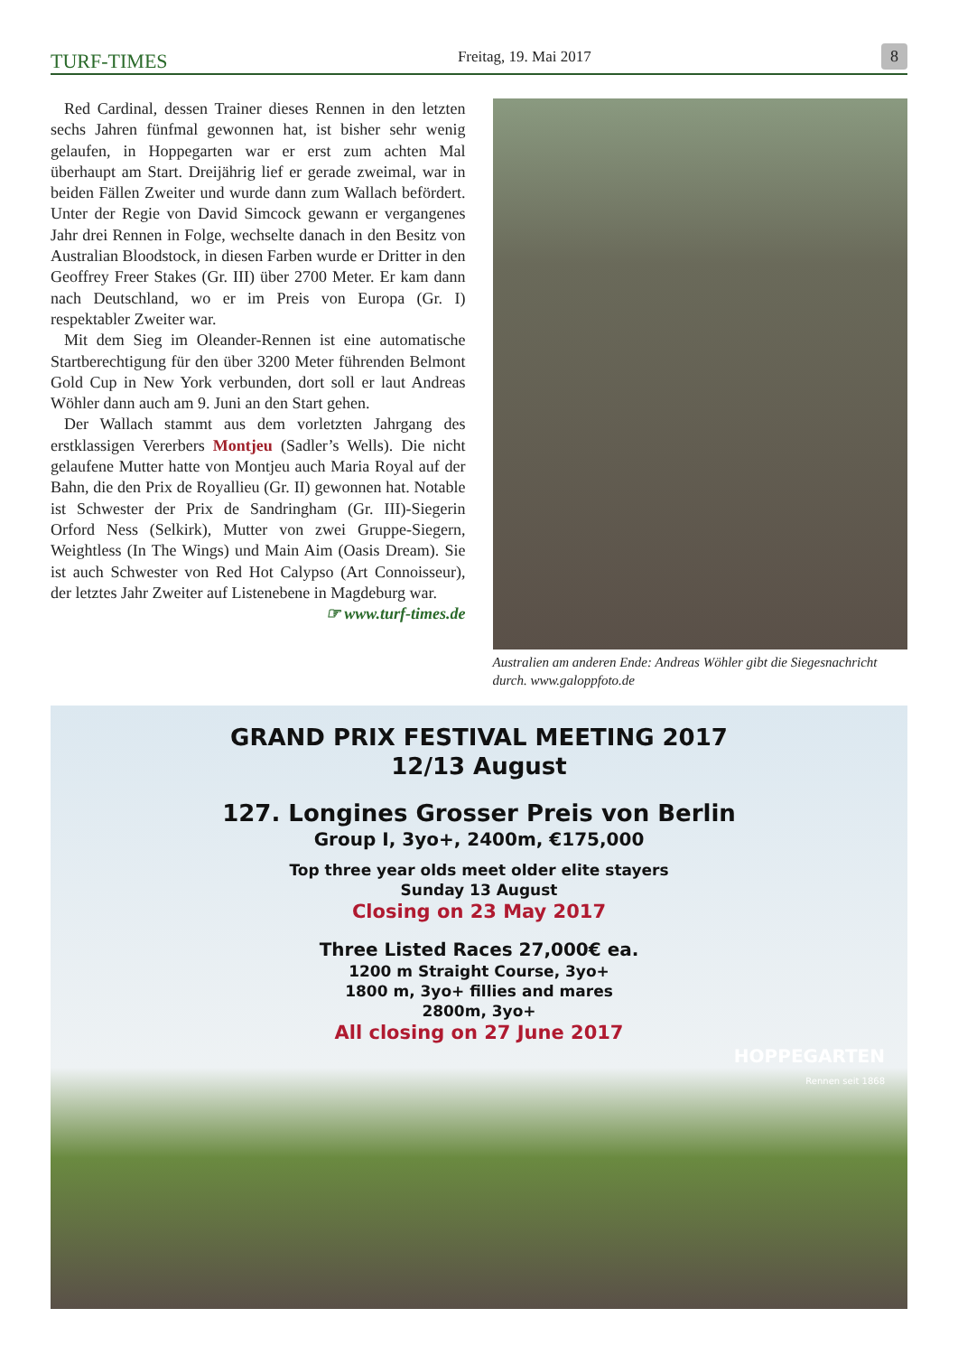TURF-TIMES Freitag, 19. Mai 2017 8
Red Cardinal, dessen Trainer dieses Rennen in den letzten sechs Jahren fünfmal gewonnen hat, ist bisher sehr wenig gelaufen, in Hoppegarten war er erst zum achten Mal überhaupt am Start. Dreijährig lief er gerade zweimal, war in beiden Fällen Zweiter und wurde dann zum Wallach befördert. Unter der Regie von David Simcock gewann er vergangenes Jahr drei Rennen in Folge, wechselte danach in den Besitz von Australian Bloodstock, in diesen Farben wurde er Dritter in den Geoffrey Freer Stakes (Gr. III) über 2700 Meter. Er kam dann nach Deutschland, wo er im Preis von Europa (Gr. I) respektabler Zweiter war.
Mit dem Sieg im Oleander-Rennen ist eine automatische Startberechtigung für den über 3200 Meter führenden Belmont Gold Cup in New York verbunden, dort soll er laut Andreas Wöhler dann auch am 9. Juni an den Start gehen.
Der Wallach stammt aus dem vorletzten Jahrgang des erstklassigen Vererbers Montjeu (Sadler’s Wells). Die nicht gelaufene Mutter hatte von Montjeu auch Maria Royal auf der Bahn, die den Prix de Royallieu (Gr. II) gewonnen hat. Notable ist Schwester der Prix de Sandringham (Gr. III)-Siegerin Orford Ness (Selkirk), Mutter von zwei Gruppe-Siegern, Weightless (In The Wings) und Main Aim (Oasis Dream). Sie ist auch Schwester von Red Hot Calypso (Art Connoisseur), der letztes Jahr Zweiter auf Listenebene in Magdeburg war.
☞ www.turf-times.de
Australien am anderen Ende: Andreas Wöhler gibt die Siegesnachricht durch. www.galoppfoto.de
GRAND PRIX FESTIVAL MEETING 2017
12/13 August
127. Longines Grosser Preis von Berlin
Group I, 3yo+, 2400m, €175,000
Top three year olds meet older elite stayers
Sunday 13 August
Closing on 23 May 2017
Three Listed Races 27,000€ ea.
1200 m Straight Course, 3yo+
1800 m, 3yo+ fillies and mares
2800m, 3yo+
All closing on 27 June 2017
HOPPEGARTEN
Rennen seit 1868